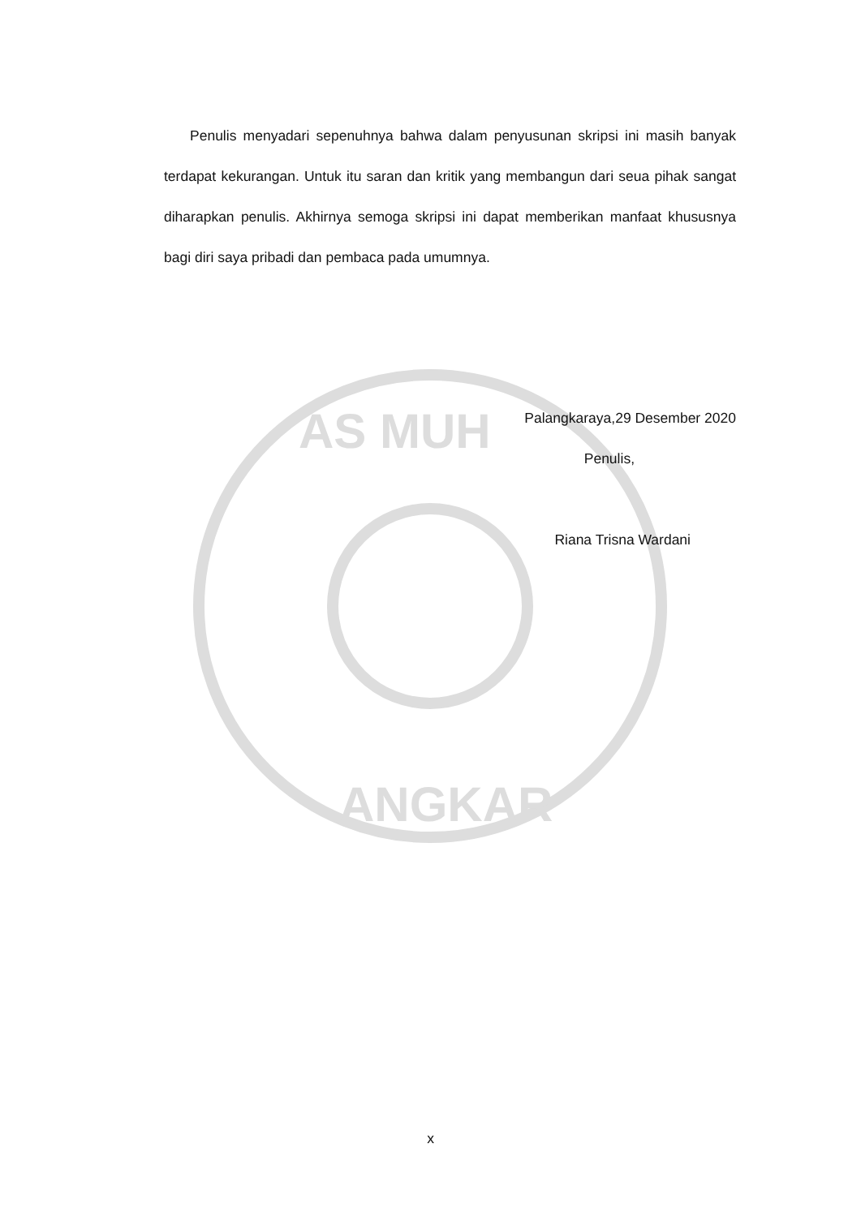AS MUH
ANGKAR
Penulis menyadari sepenuhnya bahwa dalam penyusunan skripsi ini masih banyak terdapat kekurangan. Untuk itu saran dan kritik yang membangun dari seua pihak sangat diharapkan penulis. Akhirnya semoga skripsi ini dapat memberikan manfaat khususnya bagi diri saya pribadi dan pembaca pada umumnya.
Palangkaraya,29 Desember 2020
Penulis,
Riana Trisna Wardani
x